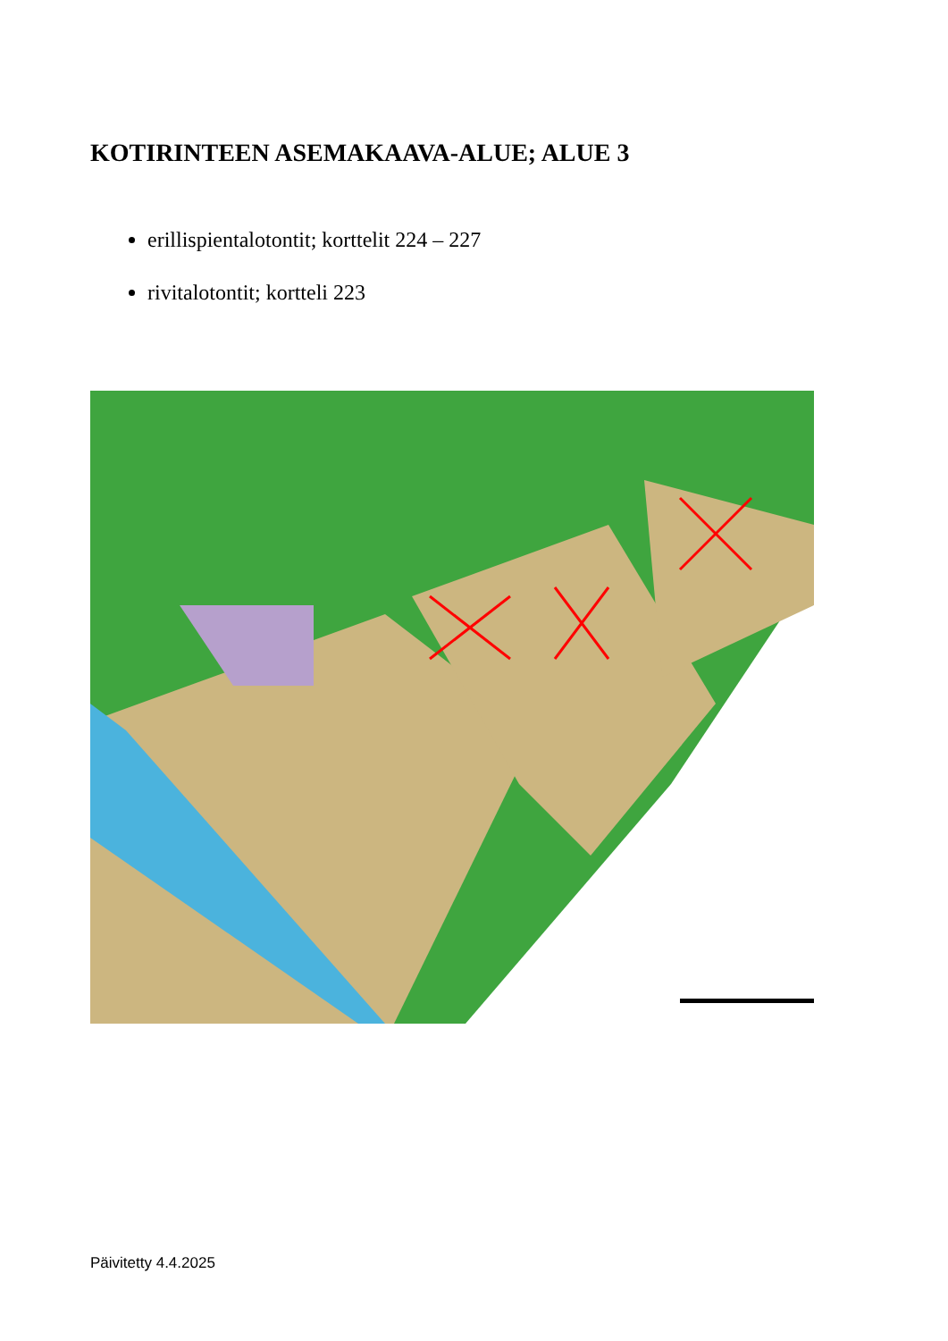KOTIRINTEEN ASEMAKAAVA-ALUE; ALUE 3
erillispientalotontit; korttelit 224 – 227
rivitalotontit; kortteli 223
Päivitetty 4.4.2025